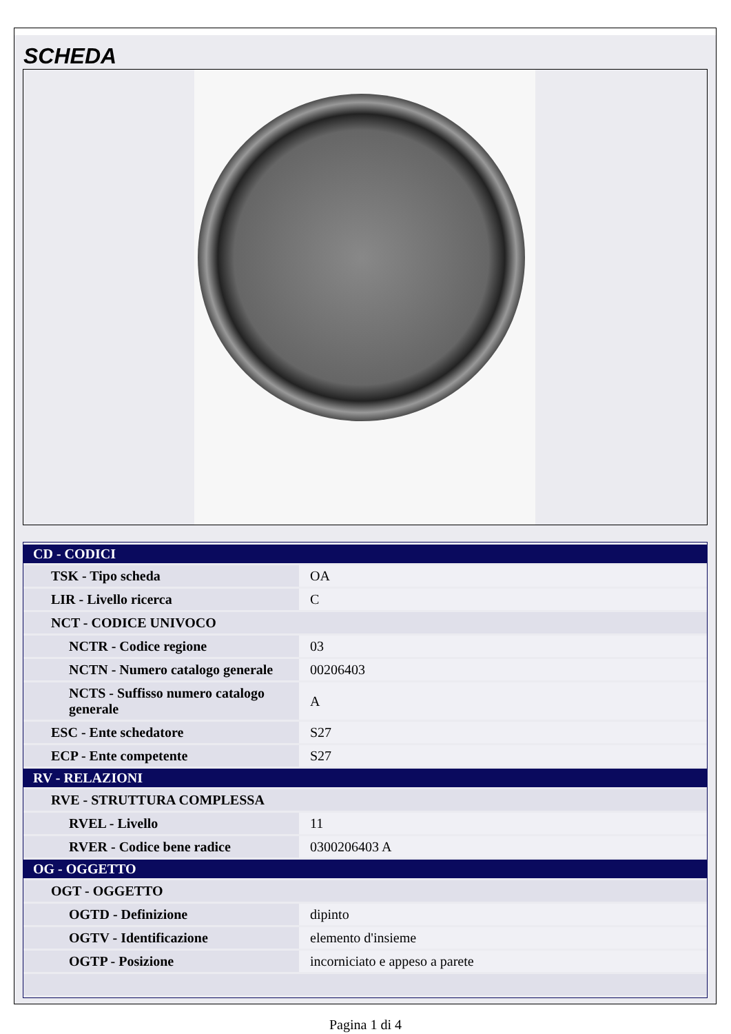SCHEDA
| CD - CODICI | |
| TSK - Tipo scheda | OA |
| LIR - Livello ricerca | C |
| NCT - CODICE UNIVOCO | |
| NCTR - Codice regione | 03 |
| NCTN - Numero catalogo generale | 00206403 |
| NCTS - Suffisso numero catalogo generale | A |
| ESC - Ente schedatore | S27 |
| ECP - Ente competente | S27 |
| RV - RELAZIONI | |
| RVE - STRUTTURA COMPLESSA | |
| RVEL - Livello | 11 |
| RVER - Codice bene radice | 0300206403 A |
| OG - OGGETTO | |
| OGT - OGGETTO | |
| OGTD - Definizione | dipinto |
| OGTV - Identificazione | elemento d'insieme |
| OGTP - Posizione | incorniciato e appeso a parete |
Pagina 1 di 4